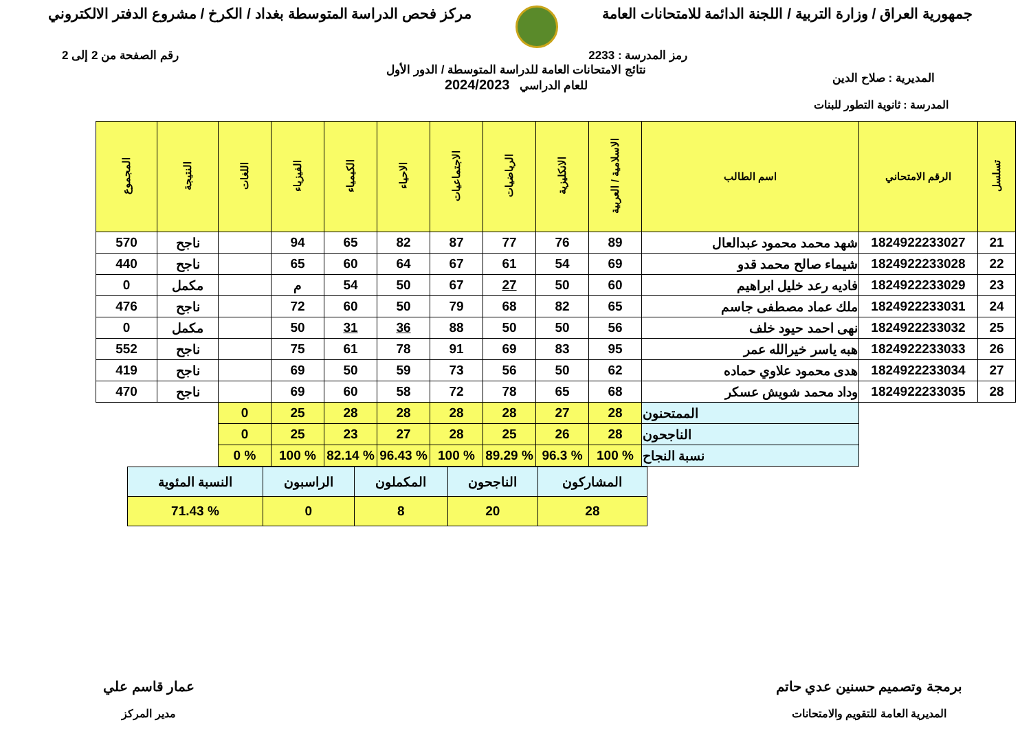جمهورية العراق / وزارة التربية / اللجنة الدائمة للامتحانات العامة
مركز فحص الدراسة المتوسطة بغداد / الكرخ / مشروع الدفتر الالكتروني
رمز المدرسة : 2233 رقم الصفحة من 2 إلى 2
المديرية : صلاح الدين
نتائج الامتحانات العامة للدراسة المتوسطة / الدور الأول
للعام الدراسي 2024/2023
المدرسة : ثانوية التطور للبنات
| تسلسل | الرقم الامتحاني | اسم الطالب | الاسلامية / العربية | الانكليزية | الرياضيات | الاجتماعيات | الاحياء | الكيمياء | الفيزياء | اللغات | النتيجة | المجموع |
| --- | --- | --- | --- | --- | --- | --- | --- | --- | --- | --- | --- | --- |
| 21 | 1824922233027 | شهد محمد محمود عبدالعال | 89 | 76 | 77 | 87 | 82 | 65 | 94 | | ناجح | 570 |
| 22 | 1824922233028 | شيماء صالح محمد قدو | 69 | 54 | 61 | 67 | 64 | 60 | 65 | | ناجح | 440 |
| 23 | 1824922233029 | فاديه رعد خليل ابراهيم | 60 | 50 | 27 | 67 | 50 | 54 | م | | مكمل | 0 |
| 24 | 1824922233031 | ملك عماد مصطفى جاسم | 65 | 82 | 68 | 79 | 50 | 60 | 72 | | ناجح | 476 |
| 25 | 1824922233032 | نهى احمد حيود خلف | 56 | 50 | 50 | 88 | 36 | 31 | 50 | | مكمل | 0 |
| 26 | 1824922233033 | هبه ياسر خيرالله عمر | 95 | 83 | 69 | 91 | 78 | 61 | 75 | | ناجح | 552 |
| 27 | 1824922233034 | هدى محمود علاوي حماده | 62 | 50 | 56 | 73 | 59 | 50 | 69 | | ناجح | 419 |
| 28 | 1824922233035 | وداد محمد شويش عسكر | 68 | 65 | 78 | 72 | 58 | 60 | 69 | | ناجح | 470 |
| | | الممتحنون | 28 | 27 | 28 | 28 | 28 | 28 | 25 | 0 | | |
| | | الناجحون | 28 | 26 | 25 | 28 | 27 | 23 | 25 | 0 | | |
| | | نسبة النجاح | % 100 | % 96.3 | % 89.29 | % 100 | % 96.43 | % 82.14 | % 100 | % 0 | | |
| المشاركون | الناجحون | المكملون | الراسبون | النسبة المئوية |
| 28 | 20 | 8 | 0 | % 71.43 |
برمجة وتصميم حسنين عدي حاتم
المديرية العامة للتقويم والامتحانات
عمار قاسم علي
مدير المركز